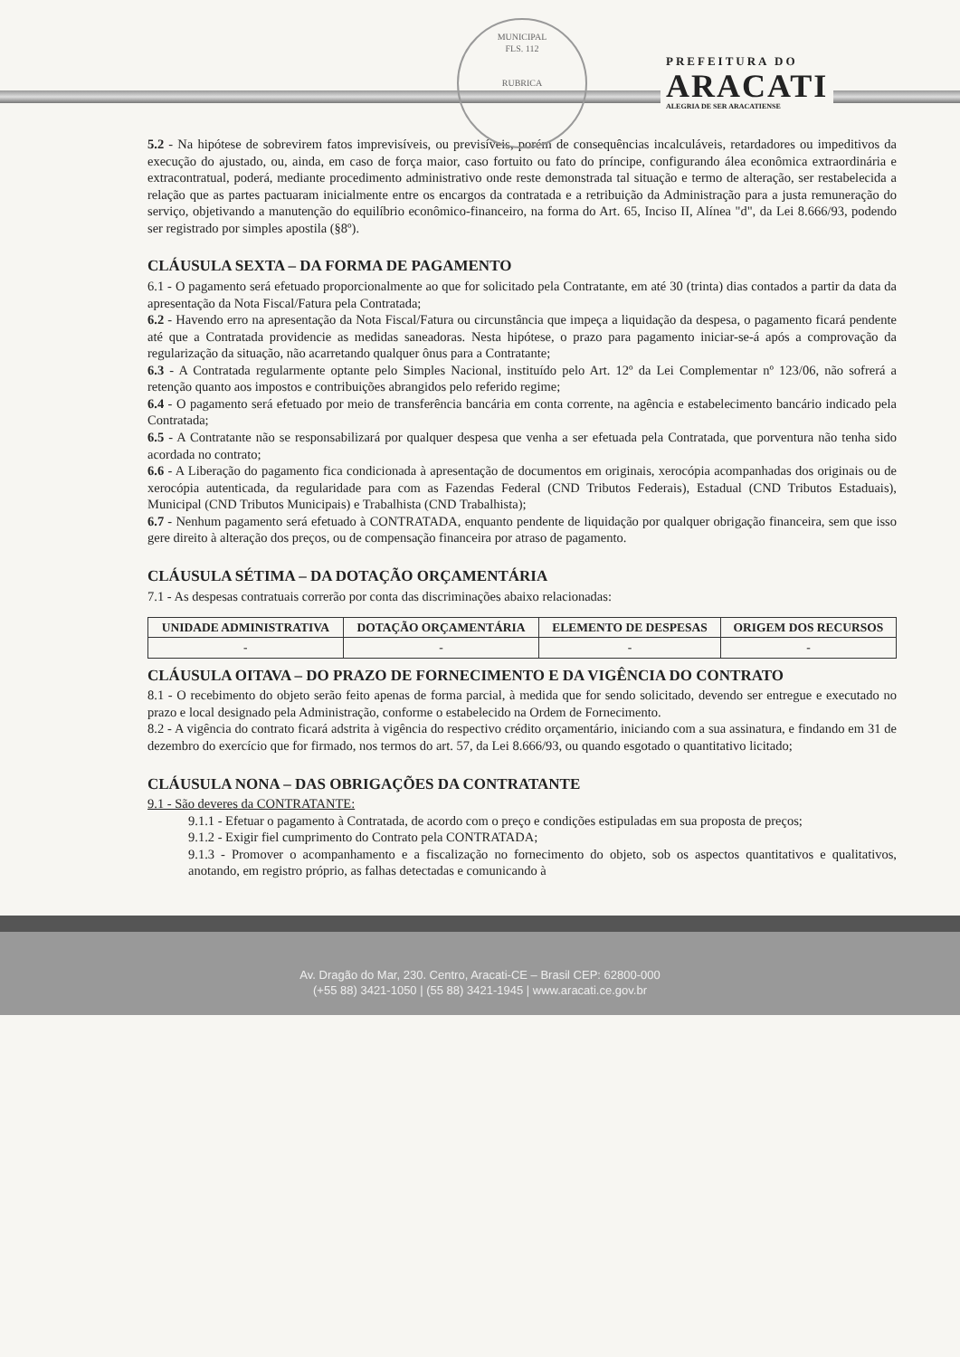MUNICIPAL
FLS. 112
RUBRICA
PREFEITURA DO
ARACATI
ALEGRIA DE SER ARACATIENSE
5.2 - Na hipótese de sobrevirem fatos imprevisíveis, ou previsíveis, porém de consequências incalculáveis, retardadores ou impeditivos da execução do ajustado, ou, ainda, em caso de força maior, caso fortuito ou fato do príncipe, configurando álea econômica extraordinária e extracontratual, poderá, mediante procedimento administrativo onde reste demonstrada tal situação e termo de alteração, ser restabelecida a relação que as partes pactuaram inicialmente entre os encargos da contratada e a retribuição da Administração para a justa remuneração do serviço, objetivando a manutenção do equilíbrio econômico-financeiro, na forma do Art. 65, Inciso II, Alínea "d", da Lei 8.666/93, podendo ser registrado por simples apostila (§8º).
CLÁUSULA SEXTA – DA FORMA DE PAGAMENTO
6.1 - O pagamento será efetuado proporcionalmente ao que for solicitado pela Contratante, em até 30 (trinta) dias contados a partir da data da apresentação da Nota Fiscal/Fatura pela Contratada;
6.2 - Havendo erro na apresentação da Nota Fiscal/Fatura ou circunstância que impeça a liquidação da despesa, o pagamento ficará pendente até que a Contratada providencie as medidas saneadoras. Nesta hipótese, o prazo para pagamento iniciar-se-á após a comprovação da regularização da situação, não acarretando qualquer ônus para a Contratante;
6.3 - A Contratada regularmente optante pelo Simples Nacional, instituído pelo Art. 12º da Lei Complementar nº 123/06, não sofrerá a retenção quanto aos impostos e contribuições abrangidos pelo referido regime;
6.4 - O pagamento será efetuado por meio de transferência bancária em conta corrente, na agência e estabelecimento bancário indicado pela Contratada;
6.5 - A Contratante não se responsabilizará por qualquer despesa que venha a ser efetuada pela Contratada, que porventura não tenha sido acordada no contrato;
6.6 - A Liberação do pagamento fica condicionada à apresentação de documentos em originais, xerocópia acompanhadas dos originais ou de xerocópia autenticada, da regularidade para com as Fazendas Federal (CND Tributos Federais), Estadual (CND Tributos Estaduais), Municipal (CND Tributos Municipais) e Trabalhista (CND Trabalhista);
6.7 - Nenhum pagamento será efetuado à CONTRATADA, enquanto pendente de liquidação por qualquer obrigação financeira, sem que isso gere direito à alteração dos preços, ou de compensação financeira por atraso de pagamento.
CLÁUSULA SÉTIMA – DA DOTAÇÃO ORÇAMENTÁRIA
7.1 - As despesas contratuais correrão por conta das discriminações abaixo relacionadas:
| UNIDADE ADMINISTRATIVA | DOTAÇÃO ORÇAMENTÁRIA | ELEMENTO DE DESPESAS | ORIGEM DOS RECURSOS |
| --- | --- | --- | --- |
| - | - | - | - |
CLÁUSULA OITAVA – DO PRAZO DE FORNECIMENTO E DA VIGÊNCIA DO CONTRATO
8.1 - O recebimento do objeto serão feito apenas de forma parcial, à medida que for sendo solicitado, devendo ser entregue e executado no prazo e local designado pela Administração, conforme o estabelecido na Ordem de Fornecimento.
8.2 - A vigência do contrato ficará adstrita à vigência do respectivo crédito orçamentário, iniciando com a sua assinatura, e findando em 31 de dezembro do exercício que for firmado, nos termos do art. 57, da Lei 8.666/93, ou quando esgotado o quantitativo licitado;
CLÁUSULA NONA – DAS OBRIGAÇÕES DA CONTRATANTE
9.1 - São deveres da CONTRATANTE:
9.1.1 - Efetuar o pagamento à Contratada, de acordo com o preço e condições estipuladas em sua proposta de preços;
9.1.2 - Exigir fiel cumprimento do Contrato pela CONTRATADA;
9.1.3 - Promover o acompanhamento e a fiscalização no fornecimento do objeto, sob os aspectos quantitativos e qualitativos, anotando, em registro próprio, as falhas detectadas e comunicando à
Av. Dragão do Mar, 230. Centro, Aracati-CE – Brasil CEP: 62800-000
(+55 88) 3421-1050 | (55 88) 3421-1945 | www.aracati.ce.gov.br